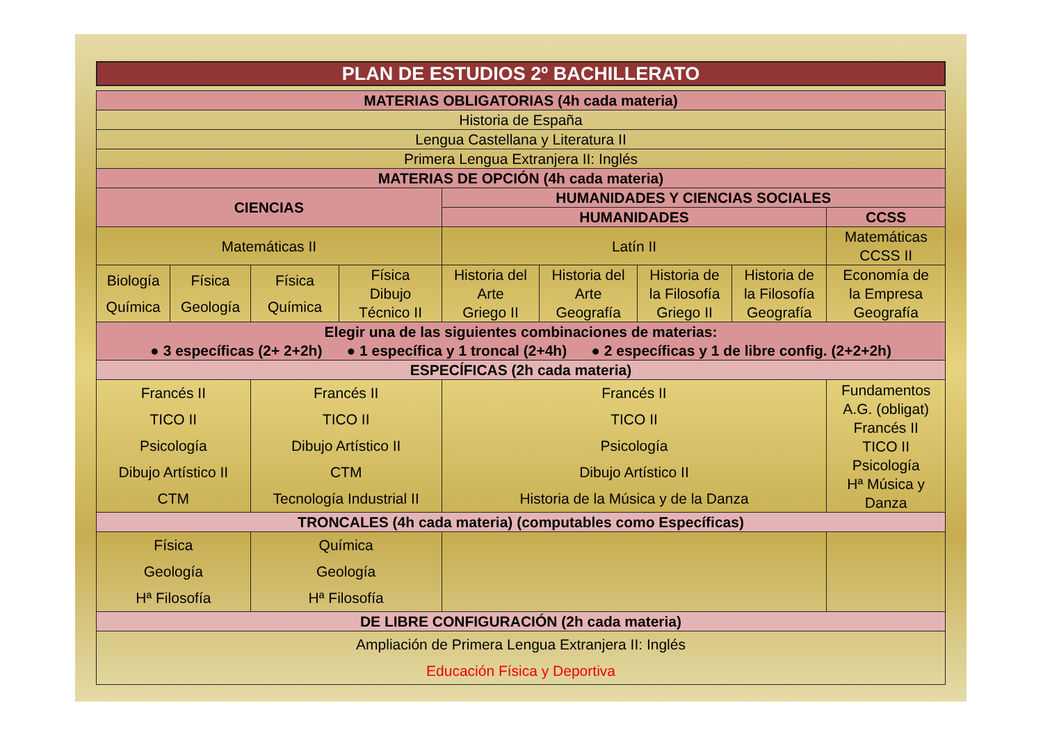PLAN DE ESTUDIOS 2º BACHILLERATO
| MATERIAS OBLIGATORIAS (4h cada materia) | | | | | | | | |
| --- | --- | --- | --- | --- | --- | --- | --- | --- |
| Historia de España | | | | | | | | |
| Lengua Castellana y Literatura II | | | | | | | | |
| Primera Lengua Extranjera II: Inglés | | | | | | | | |
| MATERIAS DE OPCIÓN (4h cada materia) | | | | | | | | |
| CIENCIAS | | | | HUMANIDADES Y CIENCIAS SOCIALES | | | | |
| | | | | HUMANIDADES | | | | CCSS |
| Matemáticas II | | | | Latín II | | | | Matemáticas CCSS II |
| Biología Química | Física Geología | Física Química | Física Dibujo Técnico II | Historia del Arte Griego II | Historia del Arte Geografía | Historia de la Filosofía Griego II | Historia de la Filosofía Geografía | Economía de la Empresa Geografía |
| Elegir una de las siguientes combinaciones de materias: ● 3 específicas (2+ 2+2h) ● 1 específica y 1 troncal (2+4h) ● 2 específicas y 1 de libre config. (2+2+2h) | | | | | | | | |
| ESPECÍFICAS (2h cada materia) | | | | | | | | |
| Francés II TICO II Psicología Dibujo Artístico II CTM | | Francés II TICO II Dibujo Artístico II CTM Tecnología Industrial II | | Francés II TICO II Psicología Dibujo Artístico II Historia de la Música y de la Danza | | | | Fundamentos A.G. (obligat) Francés II TICO II Psicología Hª Música y Danza |
| TRONCALES (4h cada materia) (computables como Específicas) | | | | | | | | |
| Física Geología Hª Filosofía | | Química Geología Hª Filosofía | | | | | | |
| DE LIBRE CONFIGURACIÓN (2h cada materia) | | | | | | | | |
| Ampliación de Primera Lengua Extranjera II: Inglés Educación Física y Deportiva | | | | | | | | |